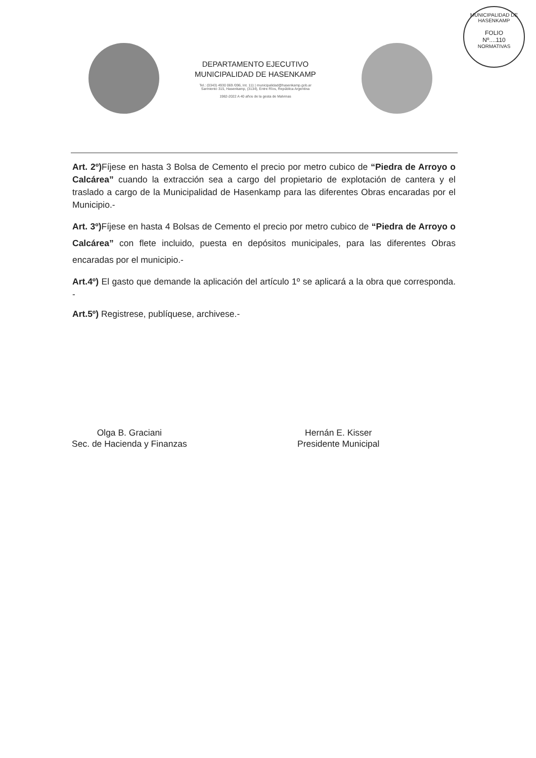DEPARTAMENTO EJECUTIVO
MUNICIPALIDAD DE HASENKAMP
Tel.: (0343) 4930 069 /096, Int. 111 | municipalidad@hasenkamp.gob.ar
Sarmiento 315, Hasenkamp, (3134), Entre Ríos, República Argentina
1982-2022 A 40 años de la gesta de Malvinas
MUNICIPALIDAD DE HASENKAMP
FOLIO
Nº....110
NORMATIVAS
Art. 2º) Fíjese en hasta 3 Bolsa de Cemento el precio por metro cubico de “Piedra de Arroyo o Calcárea” cuando la extracción sea a cargo del propietario de explotación de cantera y el traslado a cargo de la Municipalidad de Hasenkamp para las diferentes Obras encaradas por el Municipio.-
Art. 3º) Fíjese en hasta 4 Bolsas de Cemento el precio por metro cubico de “Piedra de Arroyo o Calcárea” con flete incluido, puesta en depósitos municipales, para las diferentes Obras encaradas por el municipio.-
Art.4º) El gasto que demande la aplicación del artículo 1º se aplicará a la obra que corresponda. -
Art.5º) Registrese, publíquese, archivese.-
Olga B. Graciani
Sec. de Hacienda y Finanzas
Hernán E. Kisser
Presidente Municipal